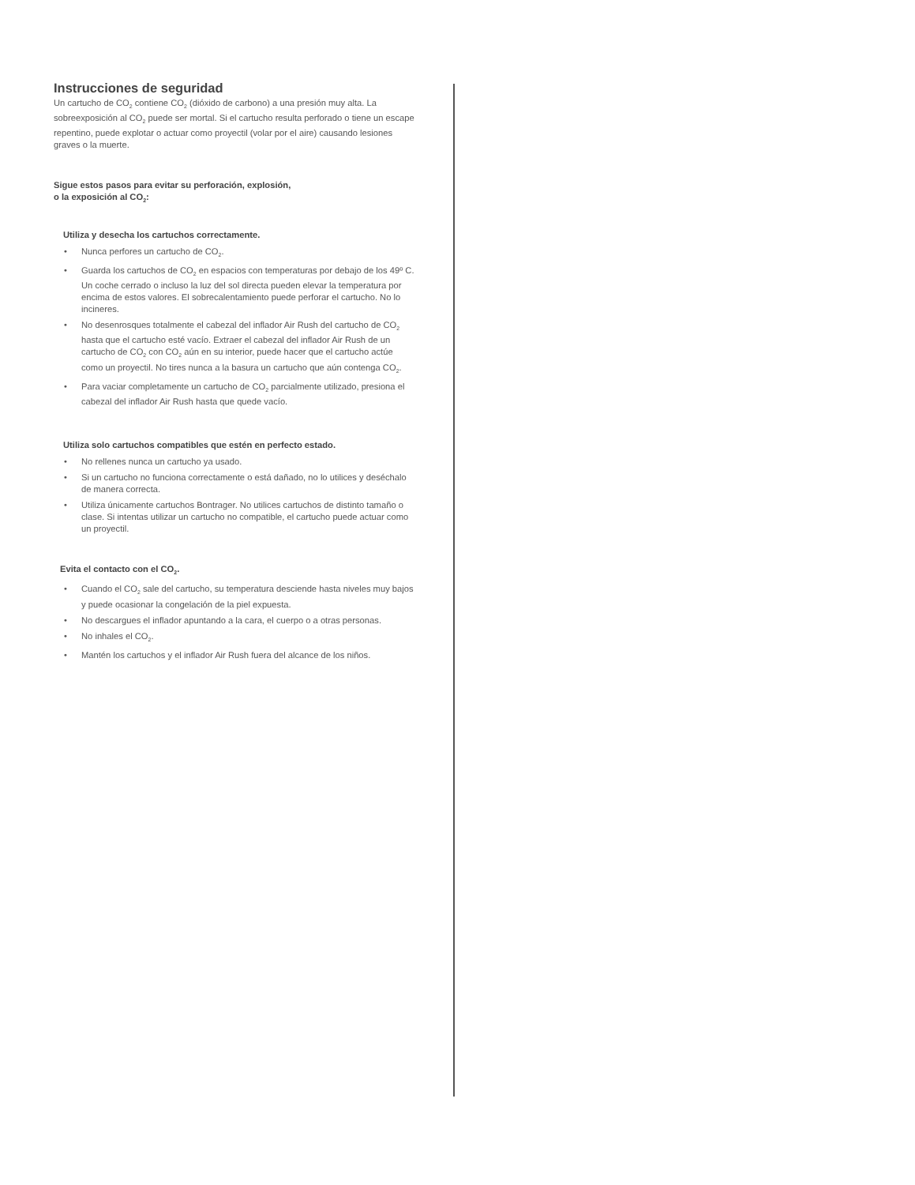Instrucciones de seguridad
Un cartucho de CO<sub>2</sub> contiene CO<sub>2</sub> (dióxido de carbono) a una presión muy alta. La sobreexposición al CO<sub>2</sub> puede ser mortal. Si el cartucho resulta perforado o tiene un escape repentino, puede explotar o actuar como proyectil (volar por el aire) causando lesiones graves o la muerte.
Sigue estos pasos para evitar su perforación, explosión,
o la exposición al CO<sub>2</sub>:
Utiliza y desecha los cartuchos correctamente.
• Nunca perfores un cartucho de CO<sub>2</sub>.
• Guarda los cartuchos de CO<sub>2</sub> en espacios con temperaturas por debajo de los 49º C. Un coche cerrado o incluso la luz del sol directa pueden elevar la temperatura por encima de estos valores. El sobrecalentamiento puede perforar el cartucho. No lo incineres.
• No desenrosques totalmente el cabezal del inflador Air Rush del cartucho de CO<sub>2</sub> hasta que el cartucho esté vacío. Extraer el cabezal del inflador Air Rush de un cartucho de CO<sub>2</sub> con CO<sub>2</sub> aún en su interior, puede hacer que el cartucho actúe como un proyectil. No tires nunca a la basura un cartucho que aún contenga CO<sub>2</sub>.
• Para vaciar completamente un cartucho de CO<sub>2</sub> parcialmente utilizado, presiona el cabezal del inflador Air Rush hasta que quede vacío.
Utiliza solo cartuchos compatibles que estén en perfecto estado.
• No rellenes nunca un cartucho ya usado.
• Si un cartucho no funciona correctamente o está dañado, no lo utilices y deséchalo de manera correcta.
• Utiliza únicamente cartuchos Bontrager. No utilices cartuchos de distinto tamaño o clase. Si intentas utilizar un cartucho no compatible, el cartucho puede actuar como un proyectil.
Evita el contacto con el CO<sub>2</sub>.
• Cuando el CO<sub>2</sub> sale del cartucho, su temperatura desciende hasta niveles muy bajos y puede ocasionar la congelación de la piel expuesta.
• No descargues el inflador apuntando a la cara, el cuerpo o a otras personas.
• No inhales el CO<sub>2</sub>.
• Mantén los cartuchos y el inflador Air Rush fuera del alcance de los niños.